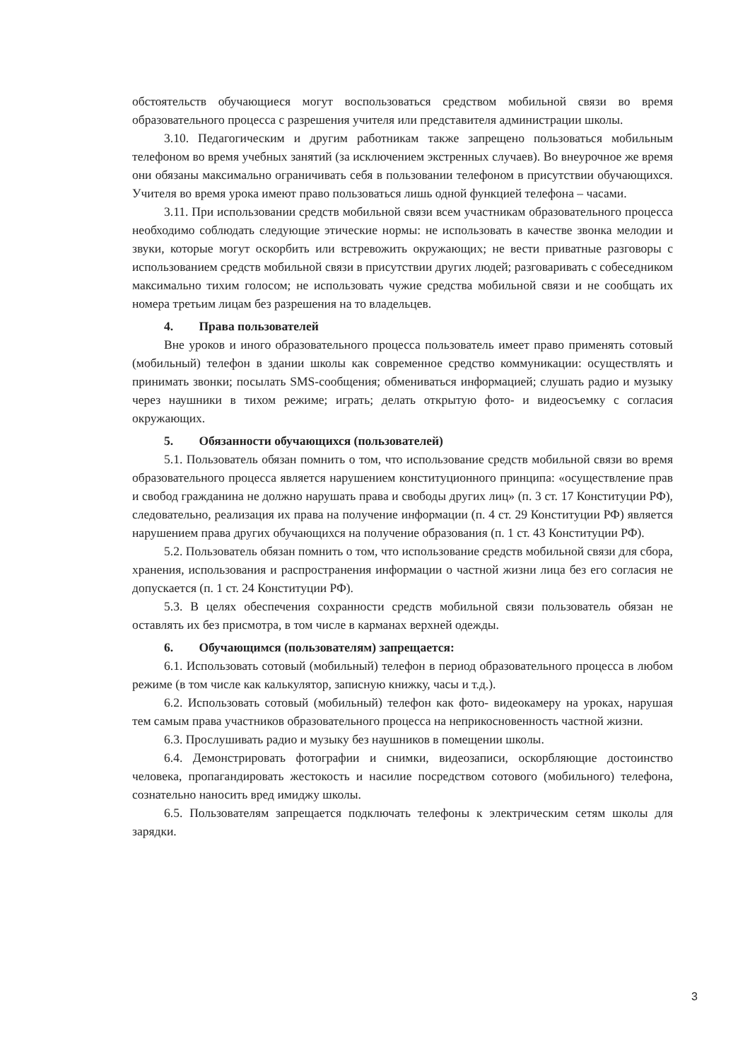обстоятельств обучающиеся могут воспользоваться средством мобильной связи во время образовательного процесса с разрешения учителя или представителя администрации школы.
3.10. Педагогическим и другим работникам также запрещено пользоваться мобильным телефоном во время учебных занятий (за исключением экстренных случаев). Во внеурочное же время они обязаны максимально ограничивать себя в пользовании телефоном в присутствии обучающихся. Учителя во время урока имеют право пользоваться лишь одной функцией телефона – часами.
3.11. При использовании средств мобильной связи всем участникам образовательного процесса необходимо соблюдать следующие этические нормы: не использовать в качестве звонка мелодии и звуки, которые могут оскорбить или встревожить окружающих; не вести приватные разговоры с использованием средств мобильной связи в присутствии других людей; разговаривать с собеседником максимально тихим голосом; не использовать чужие средства мобильной связи и не сообщать их номера третьим лицам без разрешения на то владельцев.
4. Права пользователей
Вне уроков и иного образовательного процесса пользователь имеет право применять сотовый (мобильный) телефон в здании школы как современное средство коммуникации: осуществлять и принимать звонки; посылать SMS-сообщения; обмениваться информацией; слушать радио и музыку через наушники в тихом режиме; играть; делать открытую фото- и видеосъемку с согласия окружающих.
5. Обязанности обучающихся (пользователей)
5.1. Пользователь обязан помнить о том, что использование средств мобильной связи во время образовательного процесса является нарушением конституционного принципа: «осуществление прав и свобод гражданина не должно нарушать права и свободы других лиц» (п. 3 ст. 17 Конституции РФ), следовательно, реализация их права на получение информации (п. 4 ст. 29 Конституции РФ) является нарушением права других обучающихся на получение образования (п. 1 ст. 43 Конституции РФ).
5.2. Пользователь обязан помнить о том, что использование средств мобильной связи для сбора, хранения, использования и распространения информации о частной жизни лица без его согласия не допускается (п. 1 ст. 24 Конституции РФ).
5.3. В целях обеспечения сохранности средств мобильной связи пользователь обязан не оставлять их без присмотра, в том числе в карманах верхней одежды.
6. Обучающимся (пользователям) запрещается:
6.1. Использовать сотовый (мобильный) телефон в период образовательного процесса в любом режиме (в том числе как калькулятор, записную книжку, часы и т.д.).
6.2. Использовать сотовый (мобильный) телефон как фото- видеокамеру на уроках, нарушая тем самым права участников образовательного процесса на неприкосновенность частной жизни.
6.3. Прослушивать радио и музыку без наушников в помещении школы.
6.4. Демонстрировать фотографии и снимки, видеозаписи, оскорбляющие достоинство человека, пропагандировать жестокость и насилие посредством сотового (мобильного) телефона, сознательно наносить вред имиджу школы.
6.5. Пользователям запрещается подключать телефоны к электрическим сетям школы для зарядки.
3